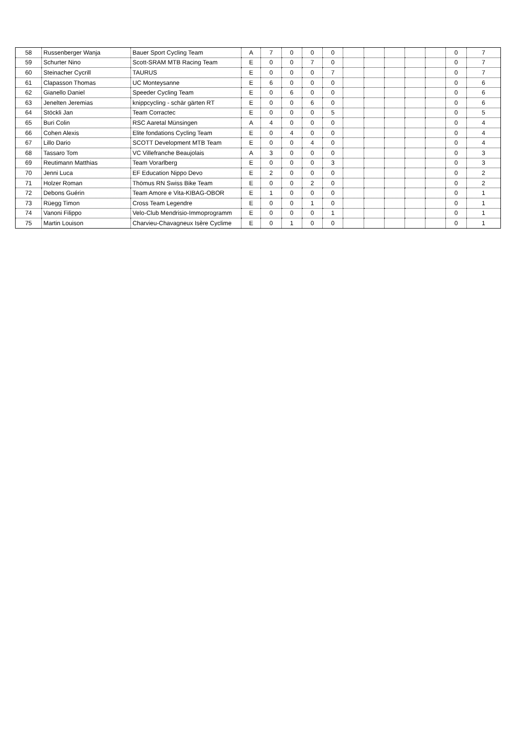| 58 | Russenberger Wanja | Bauer Sport Cycling Team | A | 7 | 0 | 0 | 0 | | | | | | 0 | 7 |
| 59 | Schurter Nino | Scott-SRAM MTB Racing Team | E | 0 | 0 | 7 | 0 | | | | | | 0 | 7 |
| 60 | Steinacher Cycrill | TAURUS | E | 0 | 0 | 0 | 7 | | | | | | 0 | 7 |
| 61 | Clapasson Thomas | UC Monteysanne | E | 6 | 0 | 0 | 0 | | | | | | 0 | 6 |
| 62 | Gianello Daniel | Speeder Cycling Team | E | 0 | 6 | 0 | 0 | | | | | | 0 | 6 |
| 63 | Jenelten Jeremias | knippcycling - schär gärten RT | E | 0 | 0 | 6 | 0 | | | | | | 0 | 6 |
| 64 | Stöckli Jan | Team Corractec | E | 0 | 0 | 0 | 5 | | | | | | 0 | 5 |
| 65 | Buri Colin | RSC Aaretal Münsingen | A | 4 | 0 | 0 | 0 | | | | | | 0 | 4 |
| 66 | Cohen Alexis | Elite fondations Cycling Team | E | 0 | 4 | 0 | 0 | | | | | | 0 | 4 |
| 67 | Lillo Dario | SCOTT Development MTB Team | E | 0 | 0 | 4 | 0 | | | | | | 0 | 4 |
| 68 | Tassaro Tom | VC Villefranche Beaujolais | A | 3 | 0 | 0 | 0 | | | | | | 0 | 3 |
| 69 | Reutimann Matthias | Team Vorarlberg | E | 0 | 0 | 0 | 3 | | | | | | 0 | 3 |
| 70 | Jenni Luca | EF Education Nippo Devo | E | 2 | 0 | 0 | 0 | | | | | | 0 | 2 |
| 71 | Holzer Roman | Thömus RN Swiss Bike Team | E | 0 | 0 | 2 | 0 | | | | | | 0 | 2 |
| 72 | Debons Guérin | Team Amore e Vita-KIBAG-OBOR | E | 1 | 0 | 0 | 0 | | | | | | 0 | 1 |
| 73 | Rüegg Timon | Cross Team Legendre | E | 0 | 0 | 1 | 0 | | | | | | 0 | 1 |
| 74 | Vanoni Filippo | Velo-Club Mendrisio-Immoprogramm | E | 0 | 0 | 0 | 1 | | | | | | 0 | 1 |
| 75 | Martin Louison | Charvieu-Chavagneux Isère Cyclime | E | 0 | 1 | 0 | 0 | | | | | | 0 | 1 |